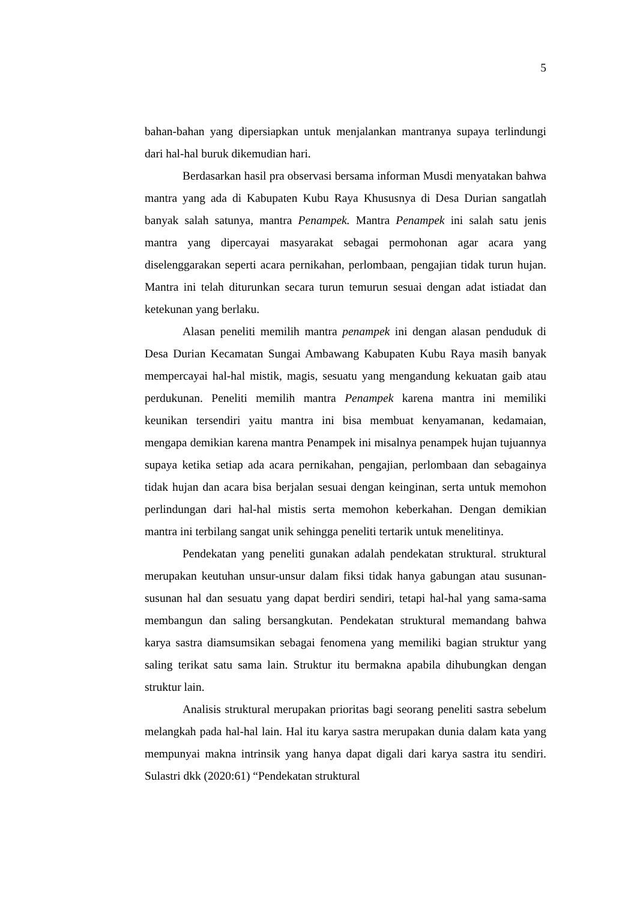5
bahan-bahan yang dipersiapkan untuk menjalankan mantranya supaya terlindungi dari hal-hal buruk dikemudian hari.
Berdasarkan hasil pra observasi bersama informan Musdi menyatakan bahwa mantra yang ada di Kabupaten Kubu Raya Khususnya di Desa Durian sangatlah banyak salah satunya, mantra Penampek. Mantra Penampek ini salah satu jenis mantra yang dipercayai masyarakat sebagai permohonan agar acara yang diselenggarakan seperti acara pernikahan, perlombaan, pengajian tidak turun hujan. Mantra ini telah diturunkan secara turun temurun sesuai dengan adat istiadat dan ketekunan yang berlaku.
Alasan peneliti memilih mantra penampek ini dengan alasan penduduk di Desa Durian Kecamatan Sungai Ambawang Kabupaten Kubu Raya masih banyak mempercayai hal-hal mistik, magis, sesuatu yang mengandung kekuatan gaib atau perdukunan. Peneliti memilih mantra Penampek karena mantra ini memiliki keunikan tersendiri yaitu mantra ini bisa membuat kenyamanan, kedamaian, mengapa demikian karena mantra Penampek ini misalnya penampek hujan tujuannya supaya ketika setiap ada acara pernikahan, pengajian, perlombaan dan sebagainya tidak hujan dan acara bisa berjalan sesuai dengan keinginan, serta untuk memohon perlindungan dari hal-hal mistis serta memohon keberkahan. Dengan demikian mantra ini terbilang sangat unik sehingga peneliti tertarik untuk menelitinya.
Pendekatan yang peneliti gunakan adalah pendekatan struktural. struktural merupakan keutuhan unsur-unsur dalam fiksi tidak hanya gabungan atau susunan-susunan hal dan sesuatu yang dapat berdiri sendiri, tetapi hal-hal yang sama-sama membangun dan saling bersangkutan. Pendekatan struktural memandang bahwa karya sastra diamsumsikan sebagai fenomena yang memiliki bagian struktur yang saling terikat satu sama lain. Struktur itu bermakna apabila dihubungkan dengan struktur lain.
Analisis struktural merupakan prioritas bagi seorang peneliti sastra sebelum melangkah pada hal-hal lain. Hal itu karya sastra merupakan dunia dalam kata yang mempunyai makna intrinsik yang hanya dapat digali dari karya sastra itu sendiri. Sulastri dkk (2020:61) “Pendekatan struktural